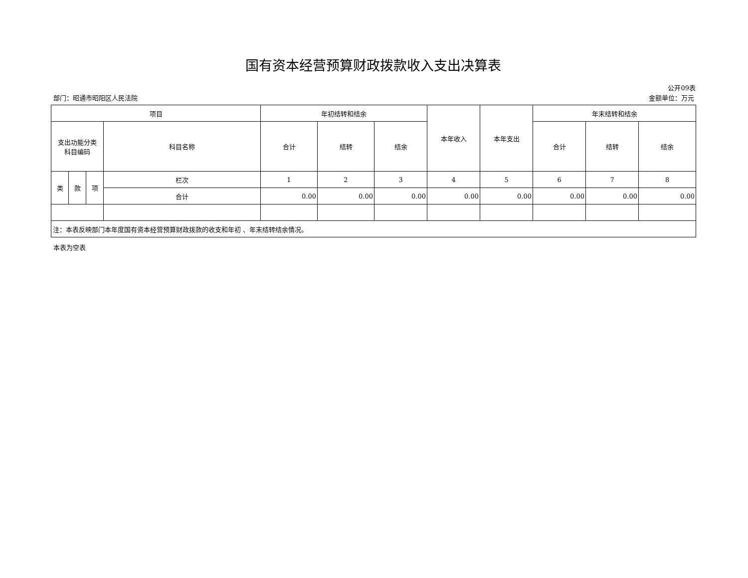国有资本经营预算财政拨款收入支出决算表
公开09表
部门：昭通市昭阳区人民法院 金额单位：万元
| 项目 | | | | 年初结转和结余 | | | 本年收入 | 本年支出 | 年末结转和结余 | | |
| --- | --- | --- | --- | --- | --- | --- | --- | --- | --- | --- | --- |
| 支出功能分类 科目编码 | | | 科目名称 | 合计 | 结转 | 结余 | | | 合计 | 结转 | 结余 |
| 类 | 款 | 项 | 栏次 | 1 | 2 | 3 | 4 | 5 | 6 | 7 | 8 |
| | | | 合计 | 0.00 | 0.00 | 0.00 | 0.00 | 0.00 | 0.00 | 0.00 | 0.00 |
| 注：本表反映部门本年度国有资本经营预算财政拨款的收支和年初 、年末结转结余情况。 | | | | | | | | | | | |
本表为空表